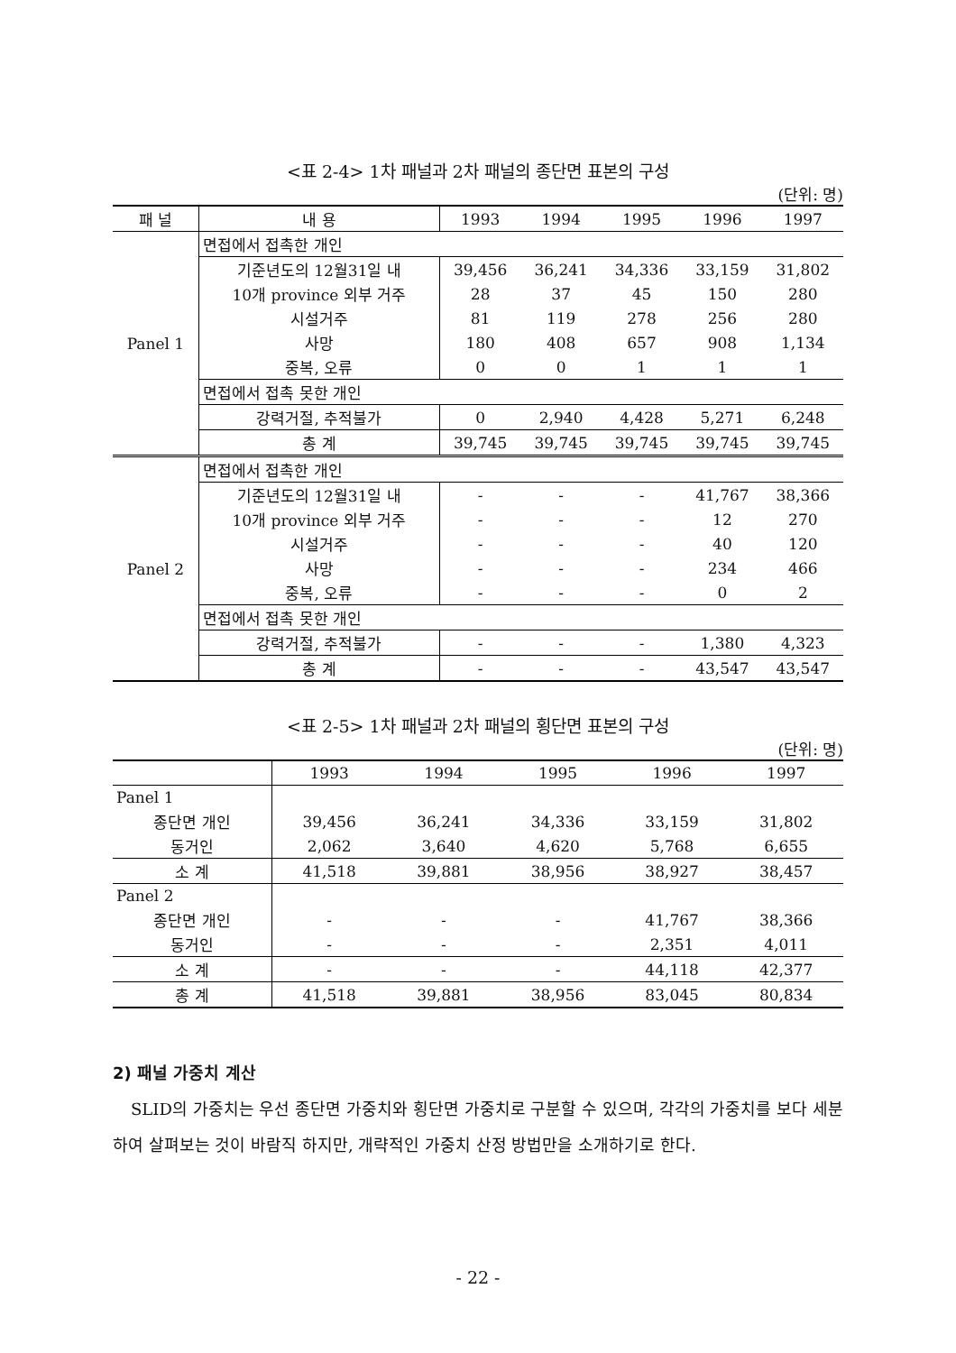<표 2-4> 1차 패널과 2차 패널의 종단면 표본의 구성
(단위: 명)
| 패 널 | 내 용 | 1993 | 1994 | 1995 | 1996 | 1997 |
| --- | --- | --- | --- | --- | --- | --- |
| Panel 1 | 면접에서 접촉한 개인 | | | | | |
| | 기준년도의 12월31일 내 | 39,456 | 36,241 | 34,336 | 33,159 | 31,802 |
| | 10개 province 외부 거주 | 28 | 37 | 45 | 150 | 280 |
| | 시설거주 | 81 | 119 | 278 | 256 | 280 |
| | 사망 | 180 | 408 | 657 | 908 | 1,134 |
| | 중복, 오류 | 0 | 0 | 1 | 1 | 1 |
| | 면접에서 접촉 못한 개인 | | | | | |
| | 강력거절, 추적불가 | 0 | 2,940 | 4,428 | 5,271 | 6,248 |
| | 총 계 | 39,745 | 39,745 | 39,745 | 39,745 | 39,745 |
| Panel 2 | 면접에서 접촉한 개인 | | | | | |
| | 기준년도의 12월31일 내 | - | - | - | 41,767 | 38,366 |
| | 10개 province 외부 거주 | - | - | - | 12 | 270 |
| | 시설거주 | - | - | - | 40 | 120 |
| | 사망 | - | - | - | 234 | 466 |
| | 중복, 오류 | - | - | - | 0 | 2 |
| | 면접에서 접촉 못한 개인 | | | | | |
| | 강력거절, 추적불가 | - | - | - | 1,380 | 4,323 |
| | 총 계 | - | - | - | 43,547 | 43,547 |
<표 2-5> 1차 패널과 2차 패널의 횡단면 표본의 구성
(단위: 명)
| | 1993 | 1994 | 1995 | 1996 | 1997 |
| --- | --- | --- | --- | --- | --- |
| Panel 1 | | | | | |
| 종단면 개인 | 39,456 | 36,241 | 34,336 | 33,159 | 31,802 |
| 동거인 | 2,062 | 3,640 | 4,620 | 5,768 | 6,655 |
| 소 계 | 41,518 | 39,881 | 38,956 | 38,927 | 38,457 |
| Panel 2 | | | | | |
| 종단면 개인 | - | - | - | 41,767 | 38,366 |
| 동거인 | - | - | - | 2,351 | 4,011 |
| 소 계 | - | - | - | 44,118 | 42,377 |
| 총 계 | 41,518 | 39,881 | 38,956 | 83,045 | 80,834 |
2) 패널 가중치 계산
SLID의 가중치는 우선 종단면 가중치와 횡단면 가중치로 구분할 수 있으며, 각각의 가중치를 보다 세분하여 살펴보는 것이 바람직 하지만, 개략적인 가중치 산정 방법만을 소개하기로 한다.
- 22 -